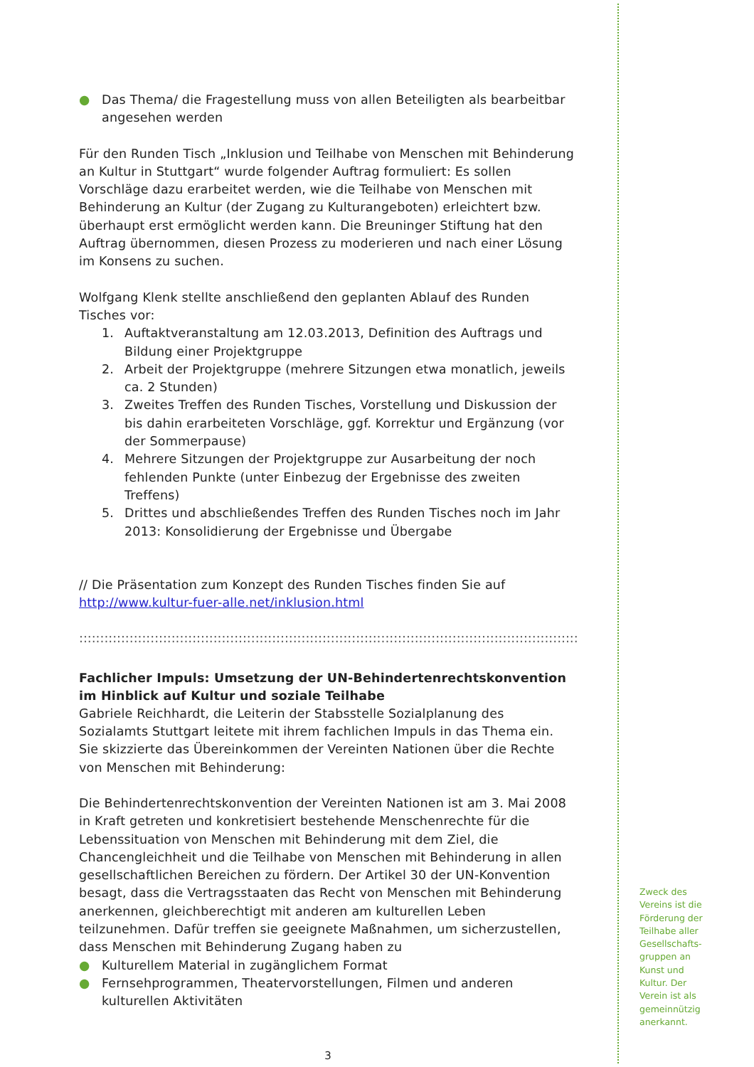● Das Thema/ die Fragestellung muss von allen Beteiligten als bearbeitbar angesehen werden
Für den Runden Tisch „Inklusion und Teilhabe von Menschen mit Behinderung an Kultur in Stuttgart“ wurde folgender Auftrag formuliert: Es sollen Vorschläge dazu erarbeitet werden, wie die Teilhabe von Menschen mit Behinderung an Kultur (der Zugang zu Kulturangeboten) erleichtert bzw. überhaupt erst ermöglicht werden kann. Die Breuninger Stiftung hat den Auftrag übernommen, diesen Prozess zu moderieren und nach einer Lösung im Konsens zu suchen.
Wolfgang Klenk stellte anschließend den geplanten Ablauf des Runden Tisches vor:
1. Auftaktveranstaltung am 12.03.2013, Definition des Auftrags und Bildung einer Projektgruppe
2. Arbeit der Projektgruppe (mehrere Sitzungen etwa monatlich, jeweils ca. 2 Stunden)
3. Zweites Treffen des Runden Tisches, Vorstellung und Diskussion der bis dahin erarbeiteten Vorschläge, ggf. Korrektur und Ergänzung (vor der Sommerpause)
4. Mehrere Sitzungen der Projektgruppe zur Ausarbeitung der noch fehlenden Punkte (unter Einbezug der Ergebnisse des zweiten Treffens)
5. Drittes und abschließendes Treffen des Runden Tisches noch im Jahr 2013: Konsolidierung der Ergebnisse und Übergabe
// Die Präsentation zum Konzept des Runden Tisches finden Sie auf http://www.kultur-fuer-alle.net/inklusion.html
::::::::::::::::::::::::::::::::::::::::::::::::::::::::::::::::::::::::::::::::::::::::::::::::::::::::::::::::::::::::::::::::::::::::::::::::::::::::::::::::::::::::
Fachlicher Impuls: Umsetzung der UN-Behindertenrechtskonvention im Hinblick auf Kultur und soziale Teilhabe
Gabriele Reichhardt, die Leiterin der Stabsstelle Sozialplanung des Sozialamts Stuttgart leitete mit ihrem fachlichen Impuls in das Thema ein. Sie skizzierte das Übereinkommen der Vereinten Nationen über die Rechte von Menschen mit Behinderung:
Die Behindertenrechtskonvention der Vereinten Nationen ist am 3. Mai 2008 in Kraft getreten und konkretisiert bestehende Menschenrechte für die Lebenssituation von Menschen mit Behinderung mit dem Ziel, die Chancengleichheit und die Teilhabe von Menschen mit Behinderung in allen gesellschaftlichen Bereichen zu fördern. Der Artikel 30 der UN-Konvention besagt, dass die Vertragsstaaten das Recht von Menschen mit Behinderung anerkennen, gleichberechtigt mit anderen am kulturellen Leben teilzunehmen. Dafür treffen sie geeignete Maßnahmen, um sicherzustellen, dass Menschen mit Behinderung Zugang haben zu
● Kulturellem Material in zugänglichem Format
● Fernsehprogrammen, Theatervorstellungen, Filmen und anderen kulturellen Aktivitäten
3
Zweck des Vereins ist die Förderung der Teilhabe aller Gesellschafts-gruppen an Kunst und Kultur. Der Verein ist als gemeinnützig anerkannt.